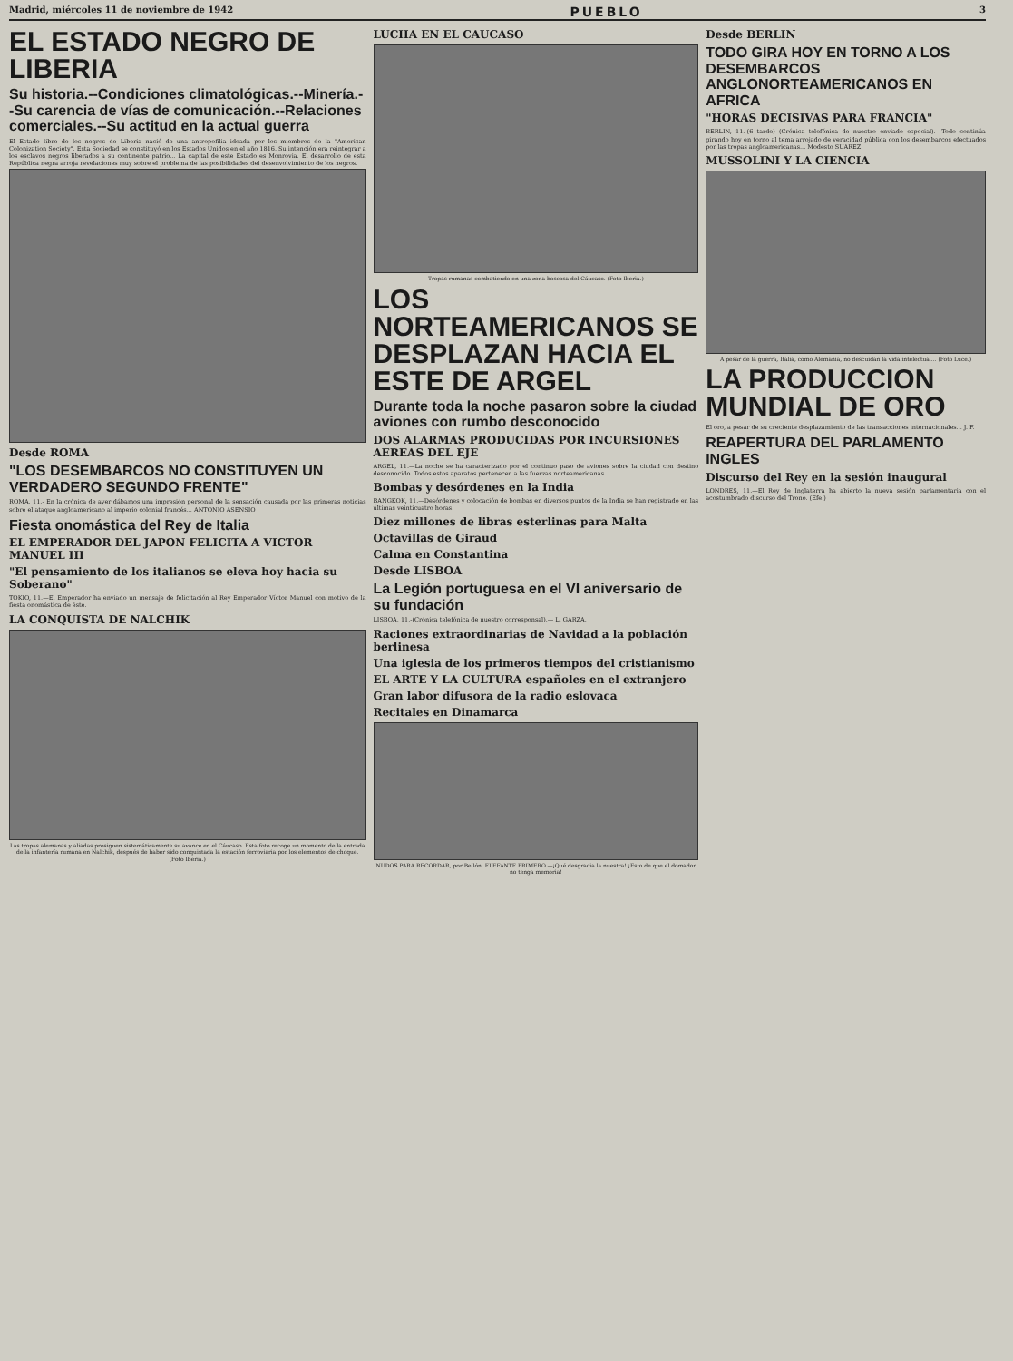Madrid, miércoles 11 de noviembre de 1942 PUEBLO 3
EL ESTADO NEGRO DE LIBERIA
Su historia.--Condiciones climatológicas.--Minería.--Su carencia de vías de comunicación.--Relaciones comerciales.--Su actitud en la actual guerra
El Estado libre de los negros de Liberia nació de una antropofilia ideada por los miembros de la "American Colonization Society". Esta Sociedad se constituyó en los Estados Unidos en el año 1816. Su intención era reintegrar a los esclavos negros liberados a su continente patrio... La capital de este Estado es Monrovia. El desarrollo de esta República negra arroja revelaciones muy sobre el problema de las posibilidades del desenvolvimiento de los negros.
Desde ROMA
"LOS DESEMBARCOS NO CONSTITUYEN UN VERDADERO SEGUNDO FRENTE"
ROMA, 11.- En la crónica de ayer dábamos una impresión personal de la sensación causada por las primeras noticias sobre el ataque angloamericano al imperio colonial francés... ANTONIO ASENSIO
Fiesta onomástica del Rey de Italia
EL EMPERADOR DEL JAPON FELICITA A VICTOR MANUEL III
"El pensamiento de los italianos se eleva hoy hacia su Soberano"
TOKIO, 11.—El Emperador ha enviado un mensaje de felicitación al Rey Emperador Víctor Manuel con motivo de la fiesta onomástica de éste.
LA CONQUISTA DE NALCHIK
Las tropas alemanas y aliadas prosiguen sistemáticamente su avance en el Cáucaso. Esta foto recoge un momento de la entrada de la infantería rumana en Nalchik, después de haber sido conquistada la estación ferroviaria por los elementos de choque. (Foto Iberia.)
LUCHA EN EL CAUCASO
Tropas rumanas combatiendo en una zona boscosa del Cáucaso. (Foto Iberia.)
LOS NORTEAMERICANOS SE DESPLAZAN HACIA EL ESTE DE ARGEL
Durante toda la noche pasaron sobre la ciudad aviones con rumbo desconocido
DOS ALARMAS PRODUCIDAS POR INCURSIONES AEREAS DEL EJE
ARGEL, 11.—La noche se ha caracterizado por el continuo paso de aviones sobre la ciudad con destino desconocido. Todos estos aparatos pertenecen a las fuerzas norteamericanas.
Bombas y desórdenes en la India
BANGKOK, 11.—Desórdenes y colocación de bombas en diversos puntos de la India se han registrado en las últimas veinticuatro horas.
Diez millones de libras esterlinas para Malta
Octavillas de Giraud
Calma en Constantina
Desde LISBOA
La Legión portuguesa en el VI aniversario de su fundación
LISBOA, 11.-(Crónica telefónica de nuestro corresponsal).— L. GARZA.
Raciones extraordinarias de Navidad a la población berlinesa
Una iglesia de los primeros tiempos del cristianismo
EL ARTE Y LA CULTURA españoles en el extranjero
Gran labor difusora de la radio eslovaca
Recitales en Dinamarca
NUDOS PARA RECORDAR, por Bellón. ELEFANTE PRIMERO.—¡Qué desgracia la nuestra! ¡Esto de que el domador no tenga memoria!
Desde BERLIN
TODO GIRA HOY EN TORNO A LOS DESEMBARCOS ANGLONORTEAMERICANOS EN AFRICA
"HORAS DECISIVAS PARA FRANCIA"
BERLIN, 11.-(6 tarde) (Crónica telefónica de nuestro enviado especial).—Todo continúa girando hoy en torno al tema arrojado de veracidad pública con los desembarcos efectuados por las tropas angloamericanas... Modesto SUAREZ
MUSSOLINI Y LA CIENCIA
A pesar de la guerra, Italia, como Alemania, no descuidan la vida intelectual... (Foto Luce.)
LA PRODUCCION MUNDIAL DE ORO
El oro, a pesar de su creciente desplazamiento de las transacciones internacionales... J. F.
REAPERTURA DEL PARLAMENTO INGLES
Discurso del Rey en la sesión inaugural
LONDRES, 11.—El Rey de Inglaterra ha abierto la nueva sesión parlamentaria con el acostumbrado discurso del Trono. (Efe.)